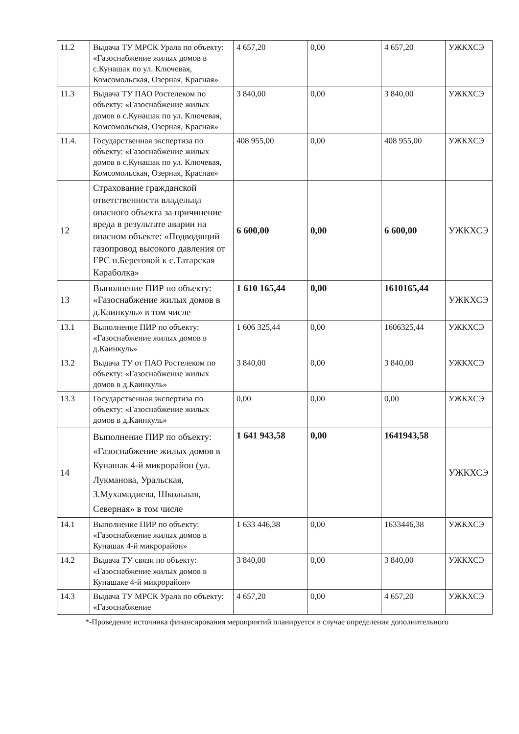| 11.2 | Выдача ТУ МРСК Урала по объекту: «Газоснабжение жилых домов в с.Кунашак по ул. Ключевая, Комсомольская, Озерная, Красная» | 4 657,20 | 0,00 | 4 657,20 | УЖКХСЭ |
| 11.3 | Выдача ТУ ПАО Ростелеком по объекту: «Газоснабжение жилых домов в с.Кунашак по ул. Ключевая, Комсомольская, Озерная, Красная» | 3 840,00 | 0,00 | 3 840,00 | УЖКХСЭ |
| 11.4. | Государственная экспертиза по объекту: «Газоснабжение жилых домов в с.Кунашак по ул. Ключевая, Комсомольская, Озерная, Красная» | 408 955,00 | 0,00 | 408 955,00 | УЖКХСЭ |
| 12 | Страхование гражданской ответственности владельца опасного объекта за причинение вреда в результате аварии на опасном объекте: «Подводящий газопровод высокого давления от ГРС п.Береговой к с.Татарская Караболка» | 6 600,00 | 0,00 | 6 600,00 | УЖКХСЭ |
| 13 | Выполнение ПИР по объекту: «Газоснабжение жилых домов в д.Каинкуль» в том числе | 1 610 165,44 | 0,00 | 1610165,44 | УЖКХСЭ |
| 13.1 | Выполнение ПИР по объекту: «Газоснабжение жилых домов в д.Каинкуль» | 1 606 325,44 | 0,00 | 1606325,44 | УЖКХСЭ |
| 13.2 | Выдача ТУ от ПАО Ростелеком по объекту: «Газоснабжение жилых домов в д.Каинкуль» | 3 840,00 | 0,00 | 3 840,00 | УЖКХСЭ |
| 13.3 | Государственная экспертиза по объекту: «Газоснабжение жилых домов в д.Каинкуль» | 0,00 | 0,00 | 0,00 | УЖКХСЭ |
| 14 | Выполнение ПИР по объекту: «Газоснабжение жилых домов в Кунашак 4-й микрорайон (ул. Лукманова, Уральская, З.Мухамадиева, Школьная, Северная» в том числе | 1 641 943,58 | 0,00 | 1641943,58 | УЖКХСЭ |
| 14.1 | Выполнение ПИР по объекту: «Газоснабжение жилых домов в Кунашак 4-й микрорайон» | 1 633 446,38 | 0,00 | 1633446,38 | УЖКХСЭ |
| 14.2 | Выдача ТУ связи по объекту: «Газоснабжение жилых домов в Кунашаке 4-й микрорайон» | 3 840,00 | 0,00 | 3 840,00 | УЖКХСЭ |
| 14.3 | Выдача ТУ МРСК Урала по объекту: «Газоснабжение | 4 657,20 | 0,00 | 4 657,20 | УЖКХСЭ |
*-Проведение источника финансирования мероприятий планируется в случае определения дополнительного